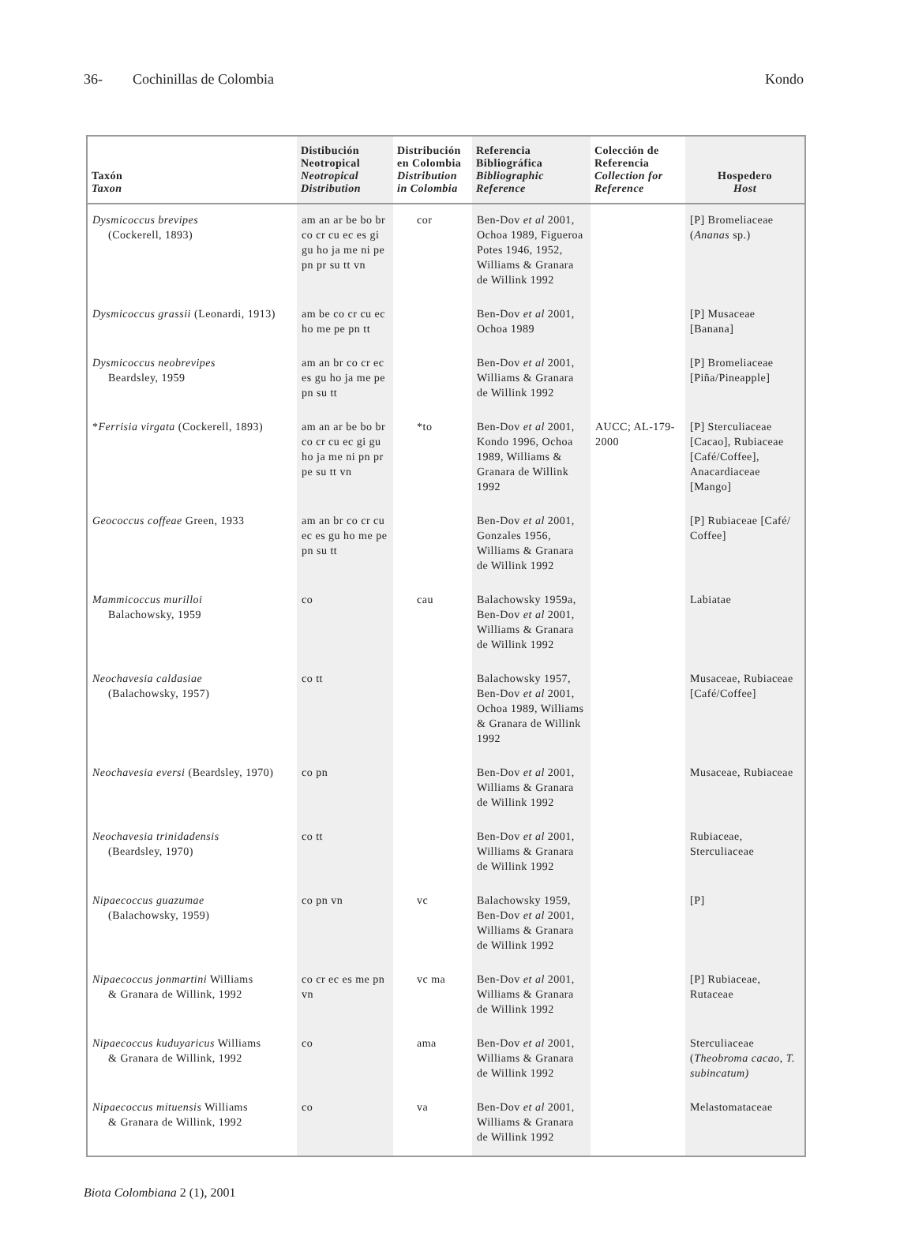36- Cochinillas de Colombia Kondo
| Taxón Taxon | Distibución Neotropical Neotropical Distribution | Distribución en Colombia Distribution in Colombia | Referencia Bibliográfica Bibliographic Reference | Colección de Referencia Collection for Reference | Hospedero Host |
| --- | --- | --- | --- | --- | --- |
| Dysmicoccus brevipes (Cockerell, 1893) | am an ar be bo br co cr cu ec es gi gu ho ja me ni pe pn pr su tt vn | cor | Ben-Dov et al 2001, Ochoa 1989, Figueroa Potes 1946, 1952, Williams & Granara de Willink 1992 | | [P] Bromeliaceae ( Ananas sp.) |
| Dysmicoccus grassii (Leonardi, 1913) | am be co cr cu ec ho me pe pn tt | | Ben-Dov et al 2001, Ochoa 1989 | | [P] Musaceae [Banana] |
| Dysmicoccus neobrevipes Beardsley, 1959 | am an br co cr ec es gu ho ja me pe pn su tt | | Ben-Dov et al 2001, Williams & Granara de Willink 1992 | | [P] Bromeliaceae [Piña/Pineapple] |
| * Ferrisia virgata (Cockerell, 1893) | am an ar be bo br co cr cu ec gi gu ho ja me ni pn pr pe su tt vn | *to | Ben-Dov et al 2001, Kondo 1996, Ochoa 1989, Williams & Granara de Willink 1992 | AUCC; AL-179-2000 | [P] Sterculiaceae [Cacao], Rubiaceae [Café/Coffee], Anacardiaceae [Mango] |
| Geococcus coffeae Green, 1933 | am an br co cr cu ec es gu ho me pe pn su tt | | Ben-Dov et al 2001, Gonzales 1956, Williams & Granara de Willink 1992 | | [P] Rubiaceae [Café/ Coffee] |
| Mammicoccus murilloi Balachowsky, 1959 | co | cau | Balachowsky 1959a, Ben-Dov et al 2001, Williams & Granara de Willink 1992 | | Labiatae |
| Neochavesia caldasiae (Balachowsky, 1957) | co tt | | Balachowsky 1957, Ben-Dov et al 2001, Ochoa 1989, Williams & Granara de Willink 1992 | | Musaceae, Rubiaceae [Café/Coffee] |
| Neochavesia eversi (Beardsley, 1970) | co pn | | Ben-Dov et al 2001, Williams & Granara de Willink 1992 | | Musaceae, Rubiaceae |
| Neochavesia trinidadensis (Beardsley, 1970) | co tt | | Ben-Dov et al 2001, Williams & Granara de Willink 1992 | | Rubiaceae, Sterculiaceae |
| Nipaecoccus guazumae (Balachowsky, 1959) | co pn vn | vc | Balachowsky 1959, Ben-Dov et al 2001, Williams & Granara de Willink 1992 | | [P] |
| Nipaecoccus jonmartini Williams & Granara de Willink, 1992 | co cr ec es me pn vn | vc ma | Ben-Dov et al 2001, Williams & Granara de Willink 1992 | | [P] Rubiaceae, Rutaceae |
| Nipaecoccus kuduyaricus Williams & Granara de Willink, 1992 | co | ama | Ben-Dov et al 2001, Williams & Granara de Willink 1992 | | Sterculiaceae ( Theobroma cacao , T. subincatum) |
| Nipaecoccus mituensis Williams & Granara de Willink, 1992 | co | va | Ben-Dov et al 2001, Williams & Granara de Willink 1992 | | Melastomataceae |
Biota Colombiana 2 (1), 2001